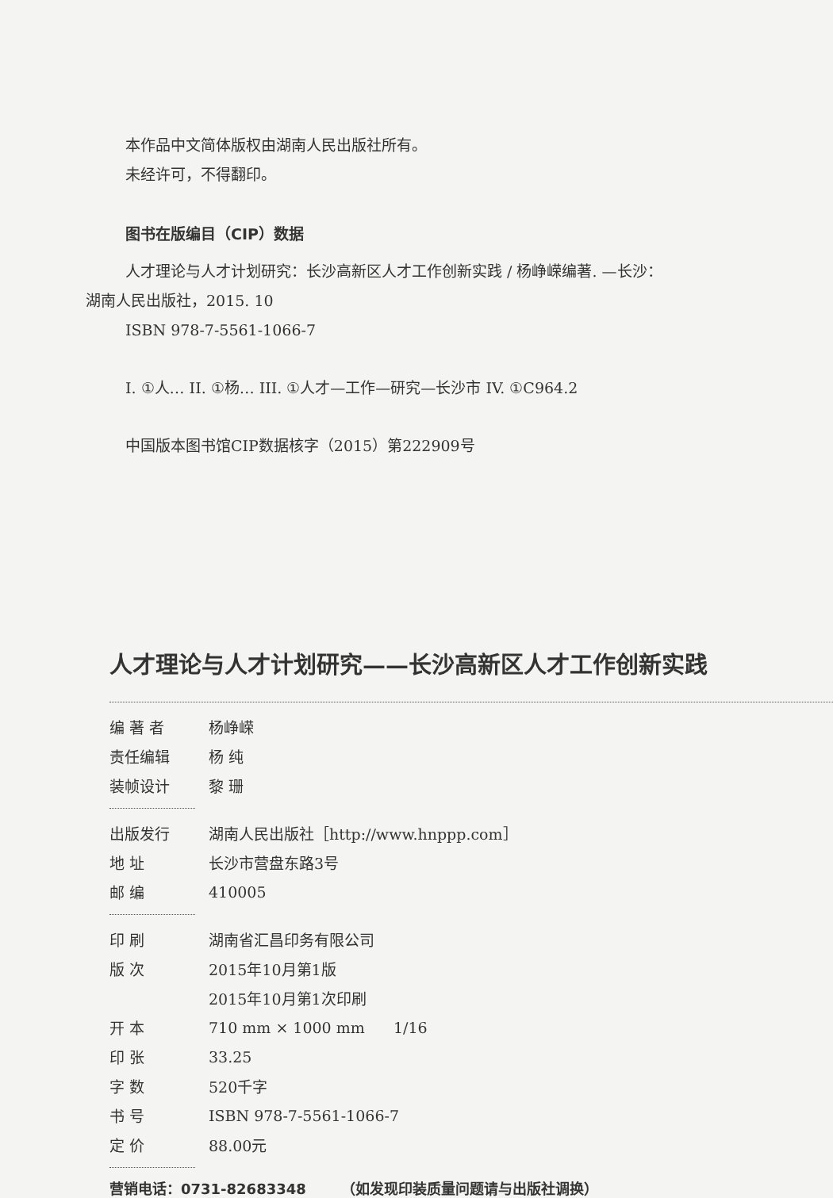本作品中文简体版权由湖南人民出版社所有。
未经许可，不得翻印。
图书在版编目（CIP）数据
人才理论与人才计划研究：长沙高新区人才工作创新实践 / 杨峥嵘编著. —长沙：
湖南人民出版社，2015. 10
ISBN 978-7-5561-1066-7
I. ①人… II. ①杨… III. ①人才—工作—研究—长沙市 IV. ①C964.2
中国版本图书馆CIP数据核字（2015）第222909号
人才理论与人才计划研究——长沙高新区人才工作创新实践
| 编 著 者 | 杨峥嵘 |
| 责任编辑 | 杨 纯 |
| 装帧设计 | 黎 珊 |
| 出版发行 | 湖南人民出版社［http://www.hnppp.com］ |
| 地 址 | 长沙市营盘东路3号 |
| 邮 编 | 410005 |
| 印 刷 | 湖南省汇昌印务有限公司 |
| 版 次 | 2015年10月第1版 |
| | 2015年10月第1次印刷 |
| 开 本 | 710 mm × 1000 mm 1/16 |
| 印 张 | 33.25 |
| 字 数 | 520千字 |
| 书 号 | ISBN 978-7-5561-1066-7 |
| 定 价 | 88.00元 |
营销电话：0731-82683348 （如发现印装质量问题请与出版社调换）